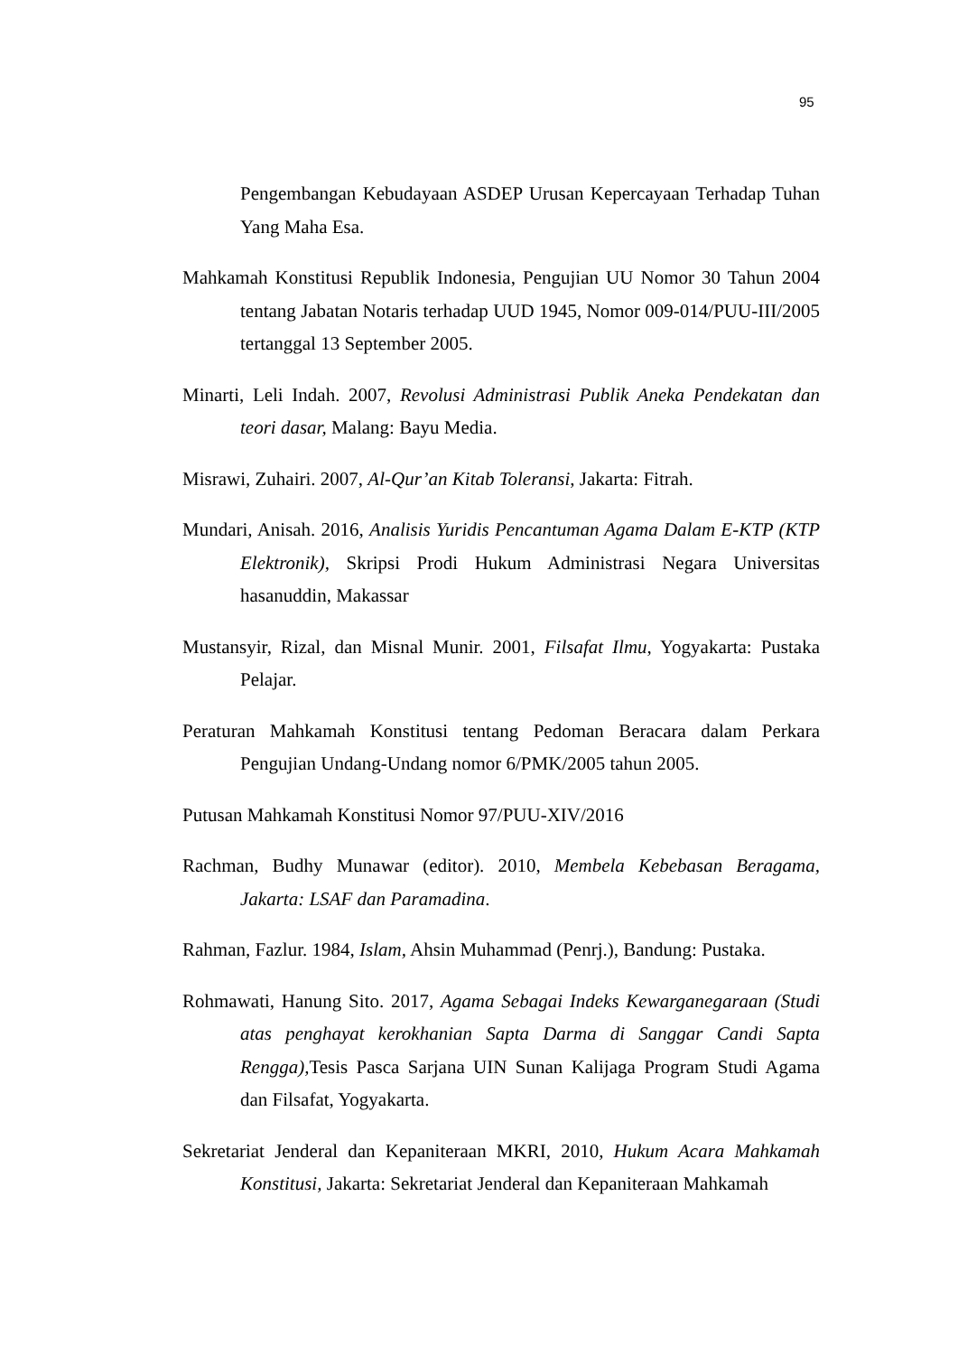95
Pengembangan Kebudayaan ASDEP Urusan Kepercayaan Terhadap Tuhan Yang Maha Esa.
Mahkamah Konstitusi Republik Indonesia, Pengujian UU Nomor 30 Tahun 2004 tentang Jabatan Notaris terhadap UUD 1945, Nomor 009-014/PUU-III/2005 tertanggal 13 September 2005.
Minarti, Leli Indah. 2007, Revolusi Administrasi Publik Aneka Pendekatan dan teori dasar, Malang: Bayu Media.
Misrawi, Zuhairi. 2007, Al-Qur’an Kitab Toleransi, Jakarta: Fitrah.
Mundari, Anisah. 2016, Analisis Yuridis Pencantuman Agama Dalam E-KTP (KTP Elektronik), Skripsi Prodi Hukum Administrasi Negara Universitas hasanuddin, Makassar
Mustansyir, Rizal, dan Misnal Munir. 2001, Filsafat Ilmu, Yogyakarta: Pustaka Pelajar.
Peraturan Mahkamah Konstitusi tentang Pedoman Beracara dalam Perkara Pengujian Undang-Undang nomor 6/PMK/2005 tahun 2005.
Putusan Mahkamah Konstitusi Nomor 97/PUU-XIV/2016
Rachman, Budhy Munawar (editor). 2010, Membela Kebebasan Beragama, Jakarta: LSAF dan Paramadina.
Rahman, Fazlur. 1984, Islam, Ahsin Muhammad (Penrj.), Bandung: Pustaka.
Rohmawati, Hanung Sito. 2017, Agama Sebagai Indeks Kewarganegaraan (Studi atas penghayat kerokhanian Sapta Darma di Sanggar Candi Sapta Rengga), Tesis Pasca Sarjana UIN Sunan Kalijaga Program Studi Agama dan Filsafat, Yogyakarta.
Sekretariat Jenderal dan Kepaniteraan MKRI, 2010, Hukum Acara Mahkamah Konstitusi, Jakarta: Sekretariat Jenderal dan Kepaniteraan Mahkamah